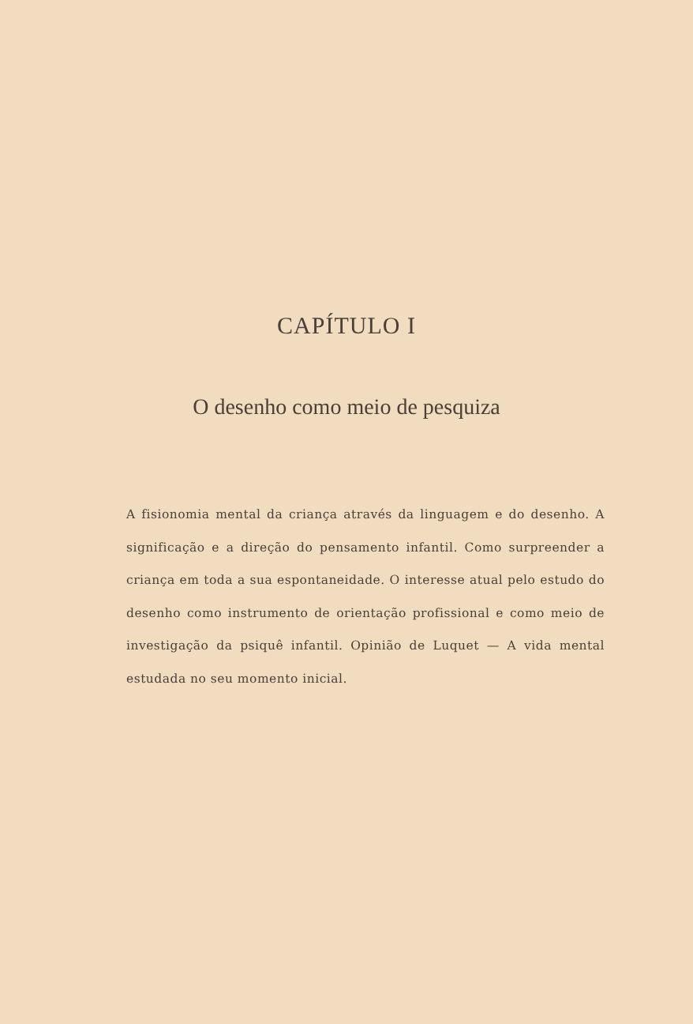CAPÍTULO I
O desenho como meio de pesquiza
A fisionomia mental da criança através da linguagem e do desenho. A significação e a direção do pensamento infantil. Como surpreender a criança em toda a sua espontaneidade. O interesse atual pelo estudo do desenho como instrumento de orientação profissional e como meio de investigação da psiquê infantil. Opinião de Luquet — A vida mental estudada no seu momento inicial.